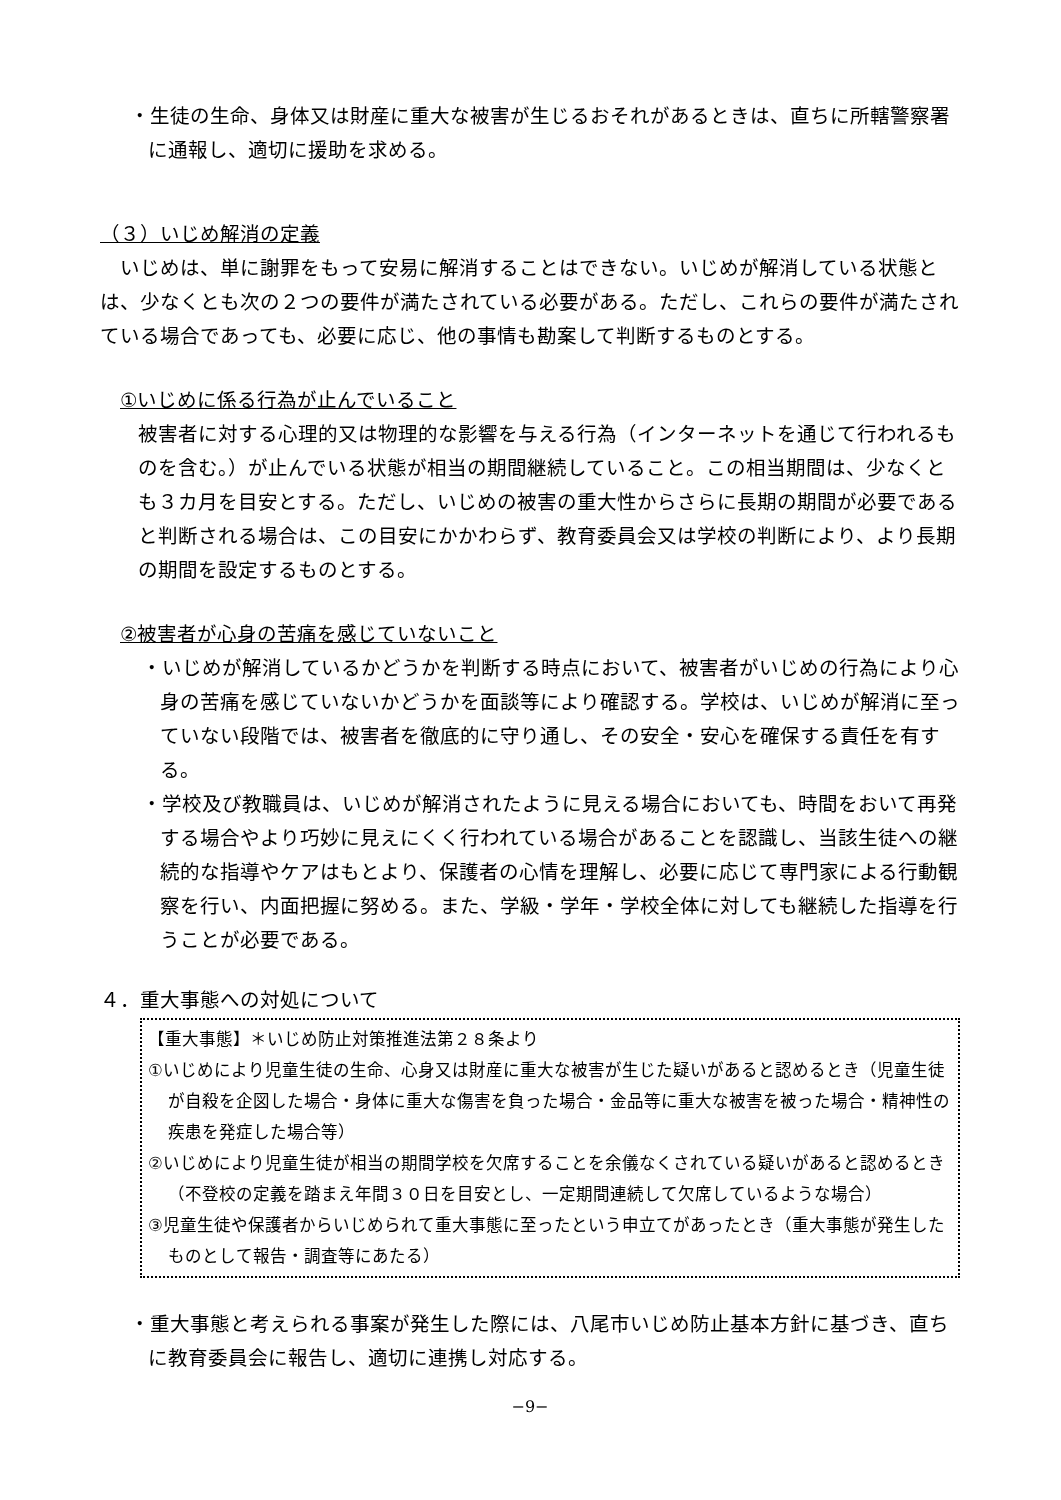・生徒の生命、身体又は財産に重大な被害が生じるおそれがあるときは、直ちに所轄警察署に通報し、適切に援助を求める。
（３）いじめ解消の定義
　いじめは、単に謝罪をもって安易に解消することはできない。いじめが解消している状態とは、少なくとも次の２つの要件が満たされている必要がある。ただし、これらの要件が満たされている場合であっても、必要に応じ、他の事情も勘案して判断するものとする。
①いじめに係る行為が止んでいること
被害者に対する心理的又は物理的な影響を与える行為（インターネットを通じて行われるものを含む。）が止んでいる状態が相当の期間継続していること。この相当期間は、少なくとも３カ月を目安とする。ただし、いじめの被害の重大性からさらに長期の期間が必要であると判断される場合は、この目安にかかわらず、教育委員会又は学校の判断により、より長期の期間を設定するものとする。
②被害者が心身の苦痛を感じていないこと
・いじめが解消しているかどうかを判断する時点において、被害者がいじめの行為により心身の苦痛を感じていないかどうかを面談等により確認する。学校は、いじめが解消に至っていない段階では、被害者を徹底的に守り通し、その安全・安心を確保する責任を有する。
・学校及び教職員は、いじめが解消されたように見える場合においても、時間をおいて再発する場合やより巧妙に見えにくく行われている場合があることを認識し、当該生徒への継続的な指導やケアはもとより、保護者の心情を理解し、必要に応じて専門家による行動観察を行い、内面把握に努める。また、学級・学年・学校全体に対しても継続した指導を行うことが必要である。
４．重大事態への対処について
【重大事態】＊いじめ防止対策推進法第２８条より
①いじめにより児童生徒の生命、心身又は財産に重大な被害が生じた疑いがあると認めるとき（児童生徒が自殺を企図した場合・身体に重大な傷害を負った場合・金品等に重大な被害を被った場合・精神性の疾患を発症した場合等）
②いじめにより児童生徒が相当の期間学校を欠席することを余儀なくされている疑いがあると認めるとき（不登校の定義を踏まえ年間３０日を目安とし、一定期間連続して欠席しているような場合）
③児童生徒や保護者からいじめられて重大事態に至ったという申立てがあったとき（重大事態が発生したものとして報告・調査等にあたる）
・重大事態と考えられる事案が発生した際には、八尾市いじめ防止基本方針に基づき、直ちに教育委員会に報告し、適切に連携し対応する。
−9−